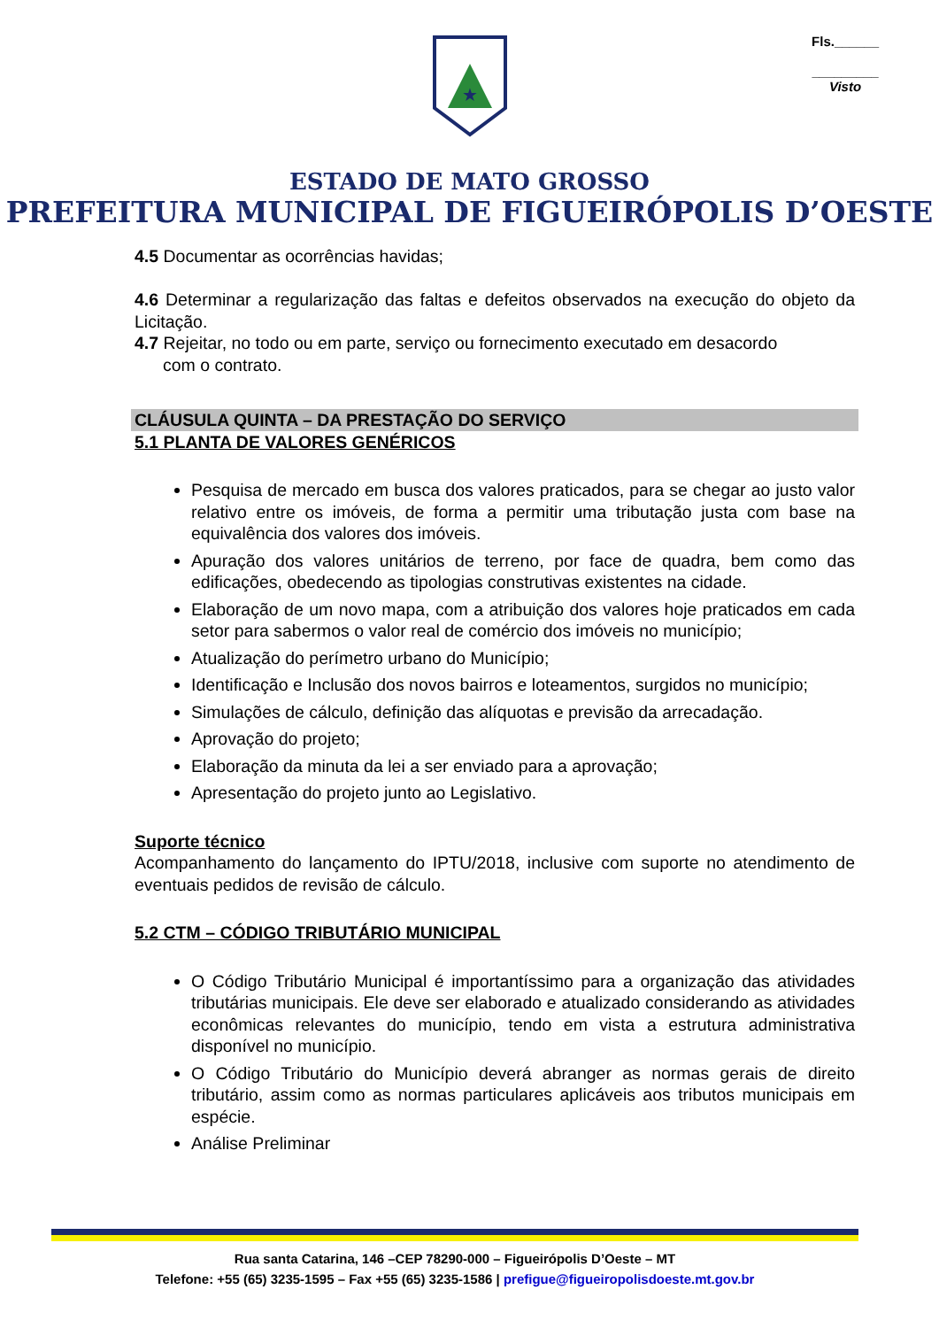Fls.______
_________
Visto
★
ESTADO DE MATO GROSSO
PREFEITURA MUNICIPAL DE FIGUEIRÓPOLIS D’OESTE
4.5 Documentar as ocorrências havidas;
4.6 Determinar a regularização das faltas e defeitos observados na execução do objeto da Licitação.
4.7 Rejeitar, no todo ou em parte, serviço ou fornecimento executado em desacordo
com o contrato.
CLÁUSULA QUINTA – DA PRESTAÇÃO DO SERVIÇO
5.1 PLANTA DE VALORES GENÉRICOS
Pesquisa de mercado em busca dos valores praticados, para se chegar ao justo valor relativo entre os imóveis, de forma a permitir uma tributação justa com base na equivalência dos valores dos imóveis.
Apuração dos valores unitários de terreno, por face de quadra, bem como das edificações, obedecendo as tipologias construtivas existentes na cidade.
Elaboração de um novo mapa, com a atribuição dos valores hoje praticados em cada setor para sabermos o valor real de comércio dos imóveis no município;
Atualização do perímetro urbano do Município;
Identificação e Inclusão dos novos bairros e loteamentos, surgidos no município;
Simulações de cálculo, definição das alíquotas e previsão da arrecadação.
Aprovação do projeto;
Elaboração da minuta da lei a ser enviado para a aprovação;
Apresentação do projeto junto ao Legislativo.
Suporte técnico
Acompanhamento do lançamento do IPTU/2018, inclusive com suporte no atendimento de eventuais pedidos de revisão de cálculo.
5.2 CTM – CÓDIGO TRIBUTÁRIO MUNICIPAL
O Código Tributário Municipal é importantíssimo para a organização das atividades tributárias municipais. Ele deve ser elaborado e atualizado considerando as atividades econômicas relevantes do município, tendo em vista a estrutura administrativa disponível no município.
O Código Tributário do Município deverá abranger as normas gerais de direito tributário, assim como as normas particulares aplicáveis aos tributos municipais em espécie.
Análise Preliminar
Rua santa Catarina, 146 –CEP 78290-000 – Figueirópolis D’Oeste – MT
Telefone: +55 (65) 3235-1595 – Fax +55 (65) 3235-1586 | prefigue@figueiropolisdoeste.mt.gov.br